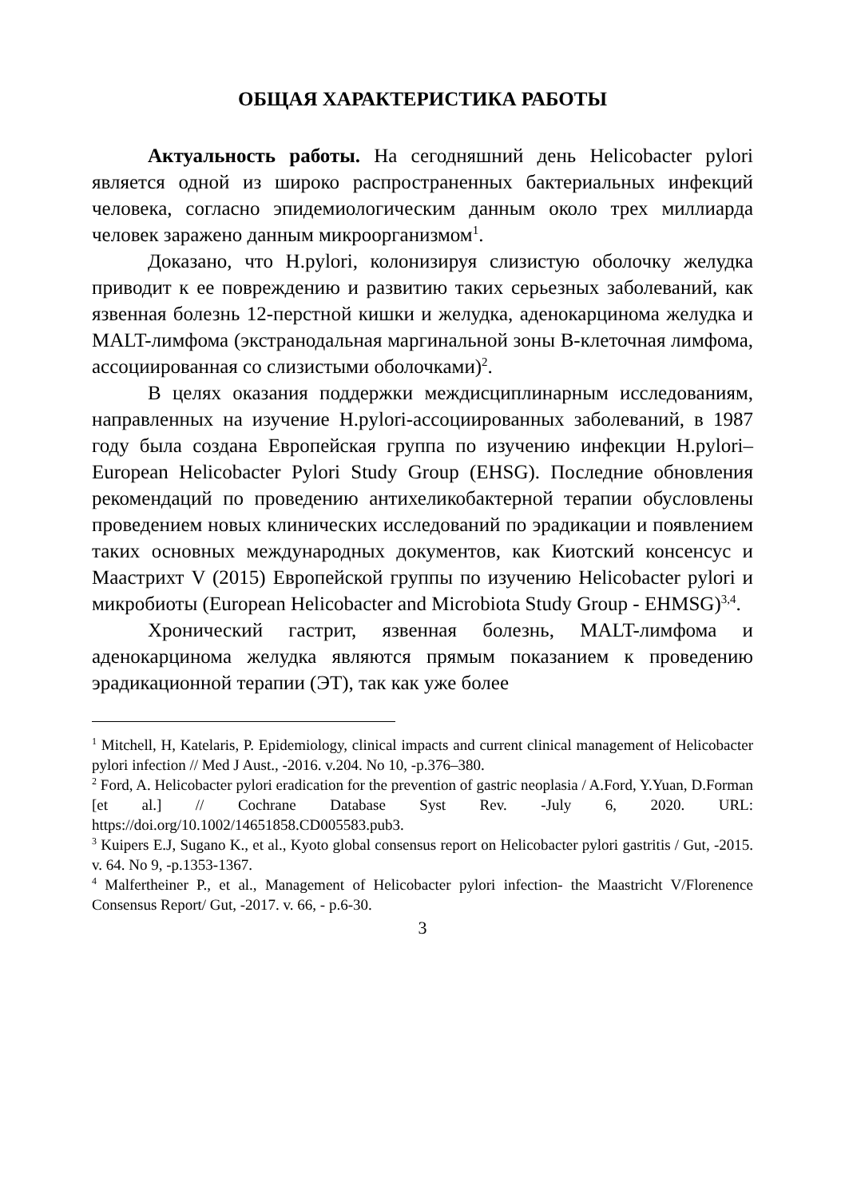ОБЩАЯ ХАРАКТЕРИСТИКА РАБОТЫ
Актуальность работы. На сегодняшний день Helicobacter pylori является одной из широко распространенных бактериальных инфекций человека, согласно эпидемиологическим данным около трех миллиарда человек заражено данным микроорганизмом<sup>1</sup>.
Доказано, что H.pylori, колонизируя слизистую оболочку желудка приводит к ее повреждению и развитию таких серьезных заболеваний, как язвенная болезнь 12-перстной кишки и желудка, аденокарцинома желудка и MALT-лимфома (экстранодальная маргинальной зоны В-клеточная лимфома, ассоциированная со слизистыми оболочками)<sup>2</sup>.
В целях оказания поддержки междисциплинарным исследованиям, направленных на изучение H.pylori-ассоциированных заболеваний, в 1987 году была создана Европейская группа по изучению инфекции H.pylori–European Helicobacter Pylori Study Group (EHSG). Последние обновления рекомендаций по проведению антихеликобактерной терапии обусловлены проведением новых клинических исследований по эрадикации и появлением таких основных международных документов, как Киотский консенсус и Маастрихт V (2015) Европейской группы по изучению Helicobacter pylori и микробиоты (European Helicobacter and Microbiota Study Group - EHMSG)<sup>3,4</sup>.
Хронический гастрит, язвенная болезнь, MALT-лимфома и аденокарцинома желудка являются прямым показанием к проведению эрадикационной терапии (ЭТ), так как уже более
<sup>1</sup> Mitchell, H, Katelaris, P. Epidemiology, clinical impacts and current clinical management of Helicobacter pylori infection // Med J Aust., -2016. v.204. No 10, -p.376–380.
<sup>2</sup> Ford, A. Helicobacter pylori eradication for the prevention of gastric neoplasia / A.Ford, Y.Yuan, D.Forman [et al.] // Cochrane Database Syst Rev. -July 6, 2020. URL: https://doi.org/10.1002/14651858.CD005583.pub3.
<sup>3</sup> Kuipers E.J, Sugano K., et al., Kyoto global consensus report on Helicobacter pylori gastritis / Gut, -2015. v. 64. No 9, -p.1353-1367.
<sup>4</sup> Malfertheiner P., et al., Management of Helicobacter pylori infection- the Maastricht V/Florenence Consensus Report/ Gut, -2017. v. 66, - p.6-30.
3